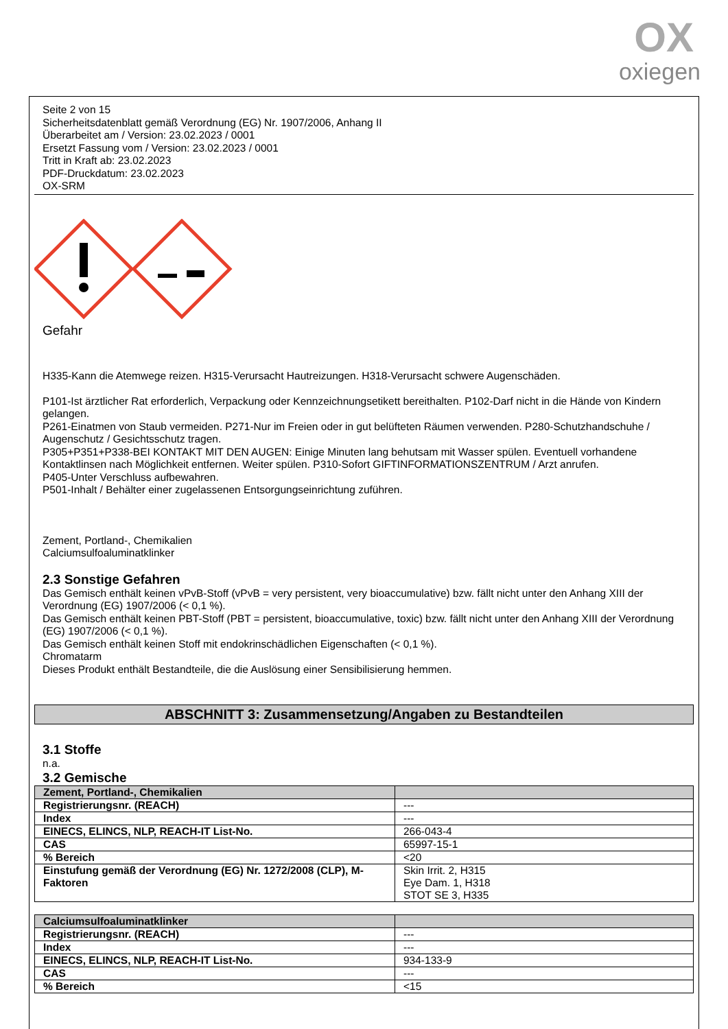OX
oxiegen
Seite 2 von 15
Sicherheitsdatenblatt gemäß Verordnung (EG) Nr. 1907/2006, Anhang II
Überarbeitet am / Version: 23.02.2023 / 0001
Ersetzt Fassung vom / Version: 23.02.2023 / 0001
Tritt in Kraft ab: 23.02.2023
PDF-Druckdatum: 23.02.2023
OX-SRM
Gefahr
H335-Kann die Atemwege reizen. H315-Verursacht Hautreizungen. H318-Verursacht schwere Augenschäden.
P101-Ist ärztlicher Rat erforderlich, Verpackung oder Kennzeichnungsetikett bereithalten. P102-Darf nicht in die Hände von Kindern gelangen.
P261-Einatmen von Staub vermeiden. P271-Nur im Freien oder in gut belüfteten Räumen verwenden. P280-Schutzhandschuhe / Augenschutz / Gesichtsschutz tragen.
P305+P351+P338-BEI KONTAKT MIT DEN AUGEN: Einige Minuten lang behutsam mit Wasser spülen. Eventuell vorhandene Kontaktlinsen nach Möglichkeit entfernen. Weiter spülen. P310-Sofort GIFTINFORMATIONSZENTRUM / Arzt anrufen.
P405-Unter Verschluss aufbewahren.
P501-Inhalt / Behälter einer zugelassenen Entsorgungseinrichtung zuführen.
Zement, Portland-, Chemikalien
Calciumsulfoaluminatklinker
2.3 Sonstige Gefahren
Das Gemisch enthält keinen vPvB-Stoff (vPvB = very persistent, very bioaccumulative) bzw. fällt nicht unter den Anhang XIII der Verordnung (EG) 1907/2006 (< 0,1 %).
Das Gemisch enthält keinen PBT-Stoff (PBT = persistent, bioaccumulative, toxic) bzw. fällt nicht unter den Anhang XIII der Verordnung (EG) 1907/2006 (< 0,1 %).
Das Gemisch enthält keinen Stoff mit endokrinschädlichen Eigenschaften (< 0,1 %).
Chromatarm
Dieses Produkt enthält Bestandteile, die die Auslösung einer Sensibilisierung hemmen.
ABSCHNITT 3: Zusammensetzung/Angaben zu Bestandteilen
3.1 Stoffe
n.a.
3.2 Gemische
| Zement, Portland-, Chemikalien | |
| Registrierungsnr. (REACH) | --- |
| Index | --- |
| EINECS, ELINCS, NLP, REACH-IT List-No. | 266-043-4 |
| CAS | 65997-15-1 |
| % Bereich | <20 |
| Einstufung gemäß der Verordnung (EG) Nr. 1272/2008 (CLP), M-Faktoren | Skin Irrit. 2, H315 Eye Dam. 1, H318 STOT SE 3, H335 |
| Calciumsulfoaluminatklinker | |
| Registrierungsnr. (REACH) | --- |
| Index | --- |
| EINECS, ELINCS, NLP, REACH-IT List-No. | 934-133-9 |
| CAS | --- |
| % Bereich | <15 |